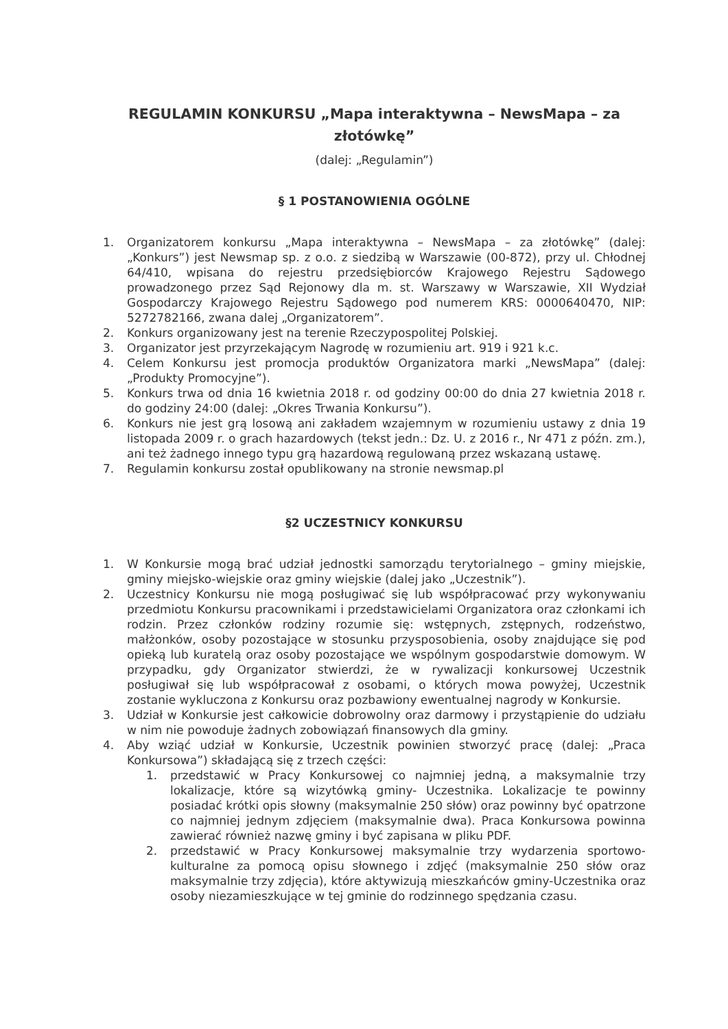REGULAMIN KONKURSU „Mapa interaktywna – NewsMapa – za złotówkę”
(dalej: „Regulamin”)
§ 1 POSTANOWIENIA OGÓLNE
1. Organizatorem konkursu „Mapa interaktywna – NewsMapa – za złotówkę” (dalej: „Konkurs”) jest Newsmap sp. z o.o. z siedzibą w Warszawie (00-872), przy ul. Chłodnej 64/410, wpisana do rejestru przedsiębiorców Krajowego Rejestru Sądowego prowadzonego przez Sąd Rejonowy dla m. st. Warszawy w Warszawie, XII Wydział Gospodarczy Krajowego Rejestru Sądowego pod numerem KRS: 0000640470, NIP: 5272782166, zwana dalej „Organizatorem”.
2. Konkurs organizowany jest na terenie Rzeczypospolitej Polskiej.
3. Organizator jest przyrzekającym Nagrodę w rozumieniu art. 919 i 921 k.c.
4. Celem Konkursu jest promocja produktów Organizatora marki „NewsMapa” (dalej: „Produkty Promocyjne”).
5. Konkurs trwa od dnia 16 kwietnia 2018 r. od godziny 00:00 do dnia 27 kwietnia 2018 r. do godziny 24:00 (dalej: „Okres Trwania Konkursu”).
6. Konkurs nie jest grą losową ani zakładem wzajemnym w rozumieniu ustawy z dnia 19 listopada 2009 r. o grach hazardowych (tekst jedn.: Dz. U. z 2016 r., Nr 471 z późn. zm.), ani też żadnego innego typu grą hazardową regulowaną przez wskazaną ustawę.
7. Regulamin konkursu został opublikowany na stronie newsmap.pl
§2 UCZESTNICY KONKURSU
1. W Konkursie mogą brać udział jednostki samorządu terytorialnego – gminy miejskie, gminy miejsko-wiejskie oraz gminy wiejskie (dalej jako „Uczestnik”).
2. Uczestnicy Konkursu nie mogą posługiwać się lub współpracować przy wykonywaniu przedmiotu Konkursu pracownikami i przedstawicielami Organizatora oraz członkami ich rodzin. Przez członków rodziny rozumie się: wstępnych, zstępnych, rodzeństwo, małżonków, osoby pozostające w stosunku przysposobienia, osoby znajdujące się pod opieką lub kuratelą oraz osoby pozostające we wspólnym gospodarstwie domowym. W przypadku, gdy Organizator stwierdzi, że w rywalizacji konkursowej Uczestnik posługiwał się lub współpracował z osobami, o których mowa powyżej, Uczestnik zostanie wykluczona z Konkursu oraz pozbawiony ewentualnej nagrody w Konkursie.
3. Udział w Konkursie jest całkowicie dobrowolny oraz darmowy i przystąpienie do udziału w nim nie powoduje żadnych zobowiązań finansowych dla gminy.
4. Aby wziąć udział w Konkursie, Uczestnik powinien stworzyć pracę (dalej: „Praca Konkursowa”) składającą się z trzech części:
1. przedstawić w Pracy Konkursowej co najmniej jedną, a maksymalnie trzy lokalizacje, które są wizytówką gminy- Uczestnika. Lokalizacje te powinny posiadać krótki opis słowny (maksymalnie 250 słów) oraz powinny być opatrzone co najmniej jednym zdjęciem (maksymalnie dwa). Praca Konkursowa powinna zawierać również nazwę gminy i być zapisana w pliku PDF.
2. przedstawić w Pracy Konkursowej maksymalnie trzy wydarzenia sportowo-kulturalne za pomocą opisu słownego i zdjęć (maksymalnie 250 słów oraz maksymalnie trzy zdjęcia), które aktywizują mieszkańców gminy-Uczestnika oraz osoby niezamieszkujące w tej gminie do rodzinnego spędzania czasu.